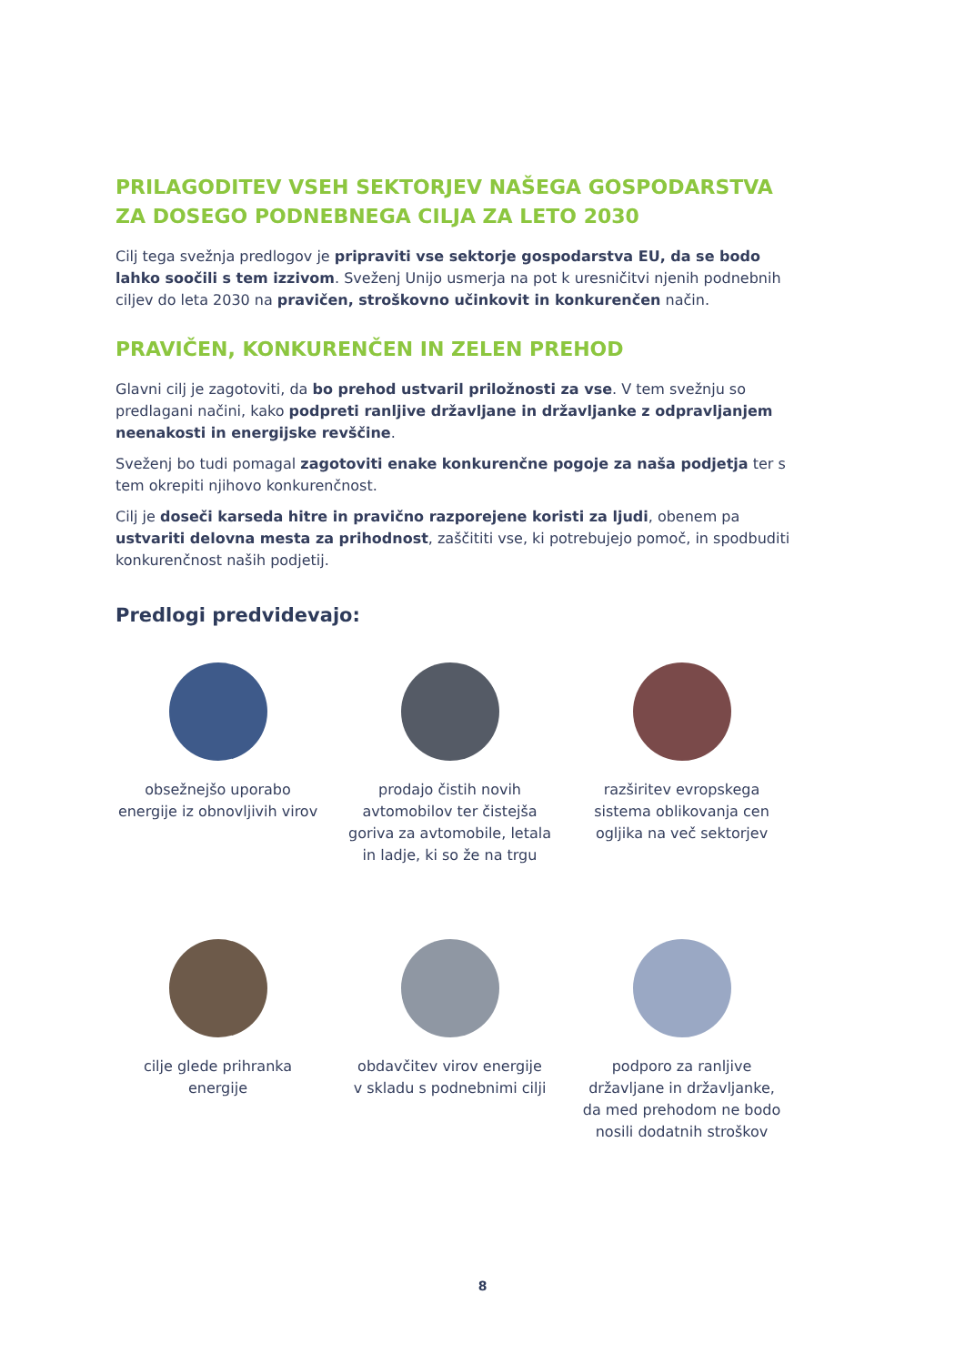PRILAGODITEV VSEH SEKTORJEV NAŠEGA GOSPODARSTVA ZA DOSEGO PODNEBNEGA CILJA ZA LETO 2030
Cilj tega svežnja predlogov je pripraviti vse sektorje gospodarstva EU, da se bodo lahko soočili s tem izzivom. Sveženj Unijo usmerja na pot k uresničitvi njenih podnebnih ciljev do leta 2030 na pravičen, stroškovno učinkovit in konkurenčen način.
PRAVIČEN, KONKURENČEN IN ZELEN PREHOD
Glavni cilj je zagotoviti, da bo prehod ustvaril priložnosti za vse. V tem svežnju so predlagani načini, kako podpreti ranljive državljane in državljanke z odpravljanjem neenakosti in energijske revščine.
Sveženj bo tudi pomagal zagotoviti enake konkurenčne pogoje za naša podjetja ter s tem okrepiti njihovo konkurenčnost.
Cilj je doseči karseda hitre in pravično razporejene koristi za ljudi, obenem pa ustvariti delovna mesta za prihodnost, zaščititi vse, ki potrebujejo pomoč, in spodbuditi konkurenčnost naših podjetij.
Predlogi predvidevajo:
obsežnejšo uporabo
energije iz obnovljivih virov
prodajo čistih novih
avtomobilov ter čistejša
goriva za avtomobile, letala
in ladje, ki so že na trgu
razširitev evropskega
sistema oblikovanja cen
ogljika na več sektorjev
cilje glede prihranka
energije
obdavčitev virov energije
v skladu s podnebnimi cilji
podporo za ranljive
državljane in državljanke,
da med prehodom ne bodo
nosili dodatnih stroškov
8